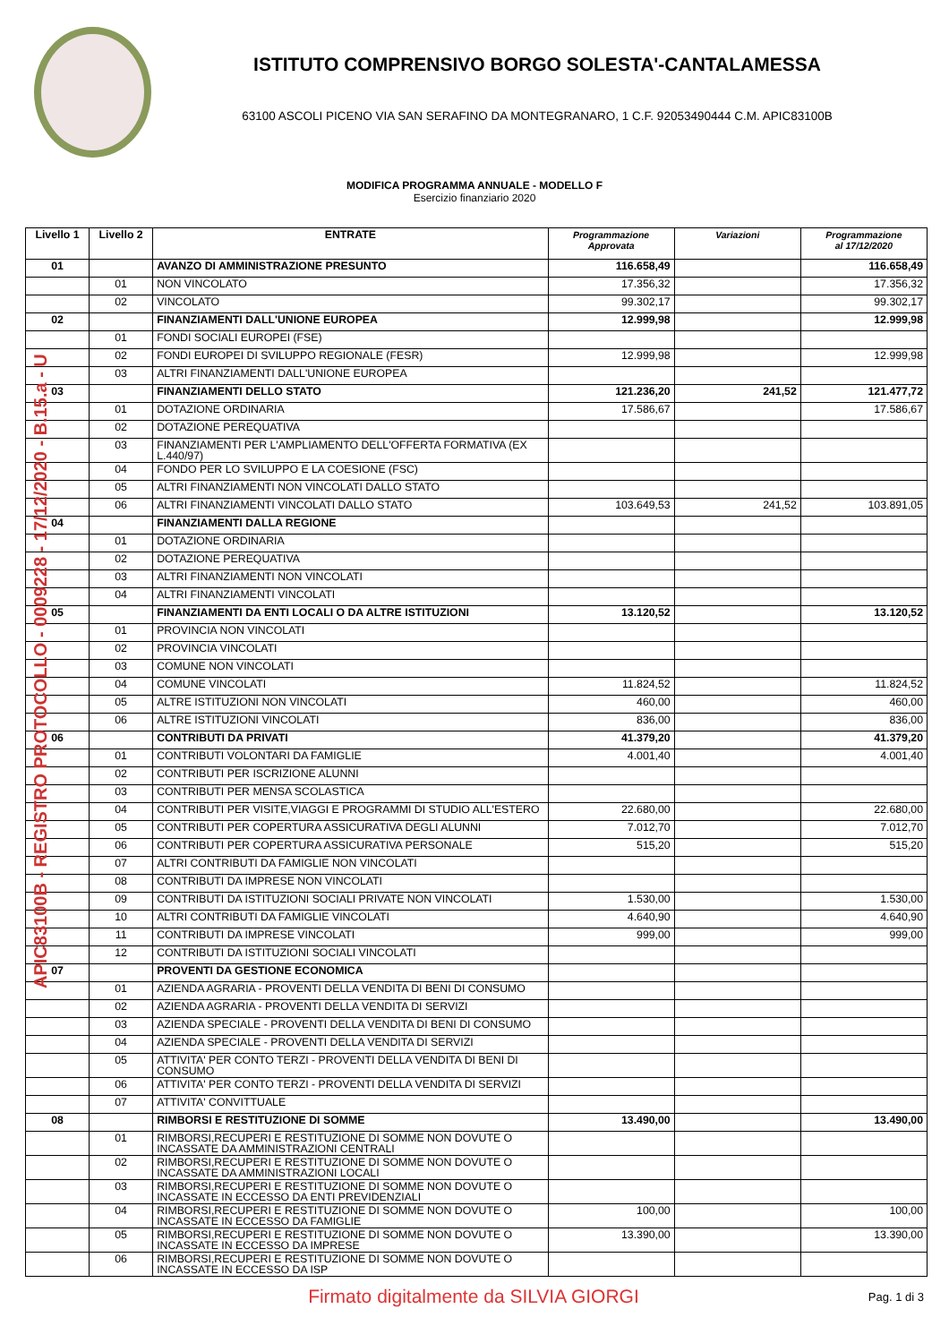ISTITUTO COMPRENSIVO BORGO SOLESTA'-CANTALAMESSA
63100 ASCOLI PICENO VIA SAN SERAFINO DA MONTEGRANARO, 1 C.F. 92053490444 C.M. APIC83100B
MODIFICA PROGRAMMA ANNUALE - MODELLO F
Esercizio finanziario 2020
| Livello 1 | Livello 2 | ENTRATE | Programmazione Approvata | Variazioni | Programmazione al 17/12/2020 |
| --- | --- | --- | --- | --- | --- |
| 01 | | AVANZO DI AMMINISTRAZIONE PRESUNTO | 116.658,49 | | 116.658,49 |
| | 01 | NON VINCOLATO | 17.356,32 | | 17.356,32 |
| | 02 | VINCOLATO | 99.302,17 | | 99.302,17 |
| 02 | | FINANZIAMENTI DALL'UNIONE EUROPEA | 12.999,98 | | 12.999,98 |
| | 01 | FONDI SOCIALI EUROPEI (FSE) | | | |
| | 02 | FONDI EUROPEI DI SVILUPPO REGIONALE (FESR) | 12.999,98 | | 12.999,98 |
| | 03 | ALTRI FINANZIAMENTI DALL'UNIONE EUROPEA | | | |
| 03 | | FINANZIAMENTI DELLO STATO | 121.236,20 | 241,52 | 121.477,72 |
| | 01 | DOTAZIONE ORDINARIA | 17.586,67 | | 17.586,67 |
| | 02 | DOTAZIONE PEREQUATIVA | | | |
| | 03 | FINANZIAMENTI PER L'AMPLIAMENTO DELL'OFFERTA FORMATIVA (EX L.440/97) | | | |
| | 04 | FONDO PER LO SVILUPPO E LA COESIONE (FSC) | | | |
| | 05 | ALTRI FINANZIAMENTI NON VINCOLATI DALLO STATO | | | |
| | 06 | ALTRI FINANZIAMENTI VINCOLATI DALLO STATO | 103.649,53 | 241,52 | 103.891,05 |
| 04 | | FINANZIAMENTI DALLA REGIONE | | | |
| | 01 | DOTAZIONE ORDINARIA | | | |
| | 02 | DOTAZIONE PEREQUATIVA | | | |
| | 03 | ALTRI FINANZIAMENTI NON VINCOLATI | | | |
| | 04 | ALTRI FINANZIAMENTI VINCOLATI | | | |
| 05 | | FINANZIAMENTI DA ENTI LOCALI O DA ALTRE ISTITUZIONI | 13.120,52 | | 13.120,52 |
| | 01 | PROVINCIA NON VINCOLATI | | | |
| | 02 | PROVINCIA VINCOLATI | | | |
| | 03 | COMUNE NON VINCOLATI | | | |
| | 04 | COMUNE VINCOLATI | 11.824,52 | | 11.824,52 |
| | 05 | ALTRE ISTITUZIONI NON VINCOLATI | 460,00 | | 460,00 |
| | 06 | ALTRE ISTITUZIONI VINCOLATI | 836,00 | | 836,00 |
| 06 | | CONTRIBUTI DA PRIVATI | 41.379,20 | | 41.379,20 |
| | 01 | CONTRIBUTI VOLONTARI DA FAMIGLIE | 4.001,40 | | 4.001,40 |
| | 02 | CONTRIBUTI PER ISCRIZIONE ALUNNI | | | |
| | 03 | CONTRIBUTI PER MENSA SCOLASTICA | | | |
| | 04 | CONTRIBUTI PER VISITE,VIAGGI E PROGRAMMI DI STUDIO ALL'ESTERO | 22.680,00 | | 22.680,00 |
| | 05 | CONTRIBUTI PER COPERTURA ASSICURATIVA DEGLI ALUNNI | 7.012,70 | | 7.012,70 |
| | 06 | CONTRIBUTI PER COPERTURA ASSICURATIVA PERSONALE | 515,20 | | 515,20 |
| | 07 | ALTRI CONTRIBUTI DA FAMIGLIE NON VINCOLATI | | | |
| | 08 | CONTRIBUTI DA IMPRESE NON VINCOLATI | | | |
| | 09 | CONTRIBUTI DA ISTITUZIONI SOCIALI PRIVATE NON VINCOLATI | 1.530,00 | | 1.530,00 |
| | 10 | ALTRI CONTRIBUTI DA FAMIGLIE VINCOLATI | 4.640,90 | | 4.640,90 |
| | 11 | CONTRIBUTI DA IMPRESE VINCOLATI | 999,00 | | 999,00 |
| | 12 | CONTRIBUTI DA ISTITUZIONI SOCIALI VINCOLATI | | | |
| 07 | | PROVENTI DA GESTIONE ECONOMICA | | | |
| | 01 | AZIENDA AGRARIA - PROVENTI DELLA VENDITA DI BENI DI CONSUMO | | | |
| | 02 | AZIENDA AGRARIA - PROVENTI DELLA VENDITA DI SERVIZI | | | |
| | 03 | AZIENDA SPECIALE - PROVENTI DELLA VENDITA DI BENI DI CONSUMO | | | |
| | 04 | AZIENDA SPECIALE - PROVENTI DELLA VENDITA DI SERVIZI | | | |
| | 05 | ATTIVITA' PER CONTO TERZI - PROVENTI DELLA VENDITA DI BENI DI CONSUMO | | | |
| | 06 | ATTIVITA' PER CONTO TERZI - PROVENTI DELLA VENDITA DI SERVIZI | | | |
| | 07 | ATTIVITA' CONVITTUALE | | | |
| 08 | | RIMBORSI E RESTITUZIONE DI SOMME | 13.490,00 | | 13.490,00 |
| | 01 | RIMBORSI,RECUPERI E RESTITUZIONE DI SOMME NON DOVUTE O INCASSATE DA AMMINISTRAZIONI CENTRALI | | | |
| | 02 | RIMBORSI,RECUPERI E RESTITUZIONE DI SOMME NON DOVUTE O INCASSATE DA AMMINISTRAZIONI LOCALI | | | |
| | 03 | RIMBORSI,RECUPERI E RESTITUZIONE DI SOMME NON DOVUTE O INCASSATE IN ECCESSO DA ENTI PREVIDENZIALI | | | |
| | 04 | RIMBORSI,RECUPERI E RESTITUZIONE DI SOMME NON DOVUTE O INCASSATE IN ECCESSO DA FAMIGLIE | 100,00 | | 100,00 |
| | 05 | RIMBORSI,RECUPERI E RESTITUZIONE DI SOMME NON DOVUTE O INCASSATE IN ECCESSO DA IMPRESE | 13.390,00 | | 13.390,00 |
| | 06 | RIMBORSI,RECUPERI E RESTITUZIONE DI SOMME NON DOVUTE O INCASSATE IN ECCESSO DA ISP | | | |
APIC83100B - REGISTRO PROTOCOLLO - 0009228 - 17/12/2020 - B.15.a - U
Firmato digitalmente da SILVIA GIORGI
Pag. 1 di 3